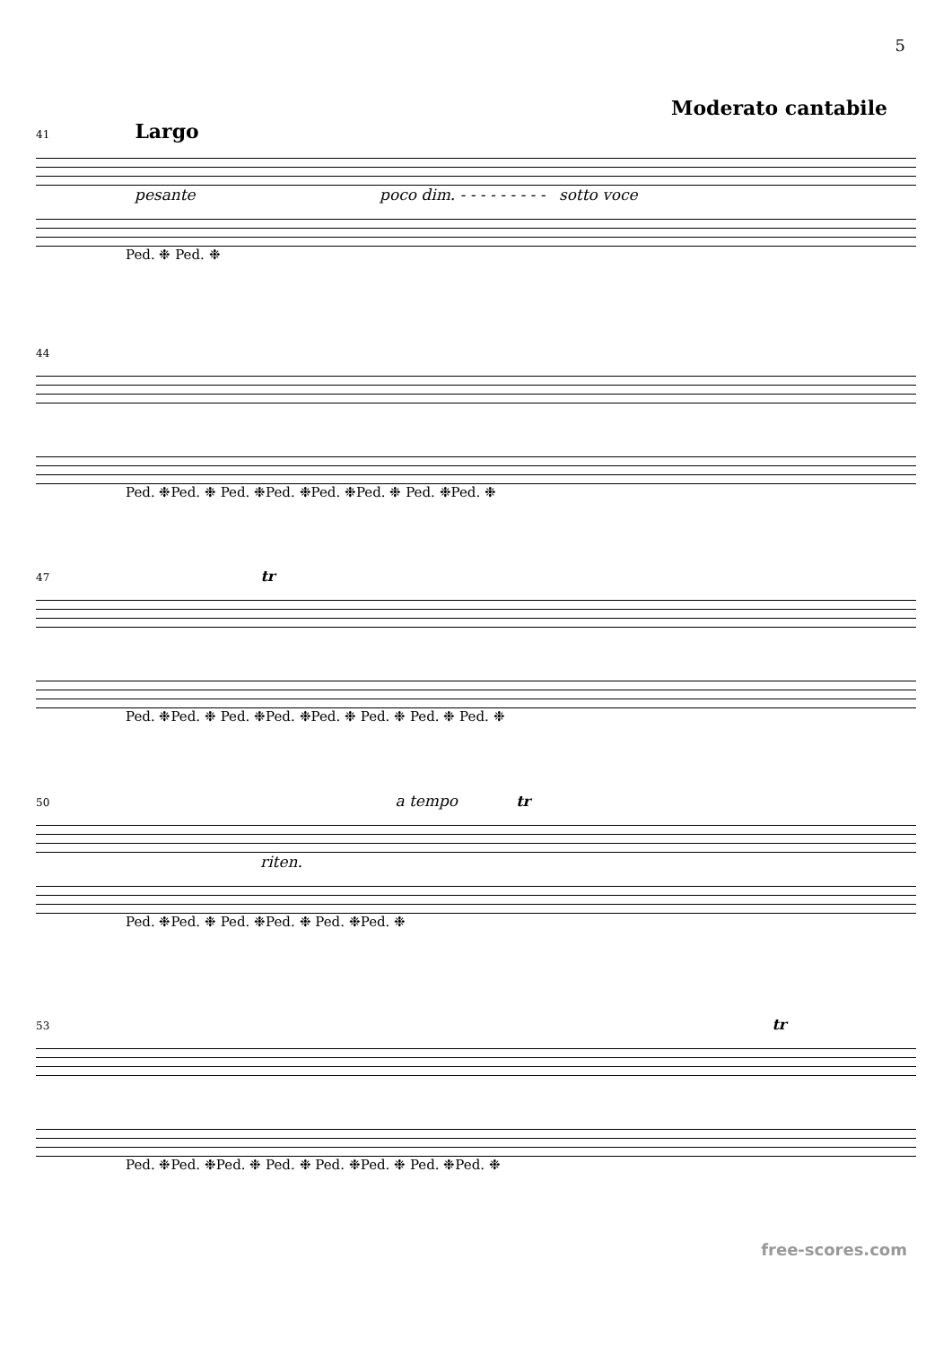5
Moderato cantabile
41 Largo
pesante poco dim. - - - - - - - - - sotto voce
Ped. ❉ Ped. ❉
44
Ped. ❉Ped. ❉ Ped. ❉Ped. ❉Ped. ❉Ped. ❉ Ped. ❉Ped. ❉
47 tr
Ped. ❉Ped. ❉ Ped. ❉Ped. ❉Ped. ❉ Ped. ❉ Ped. ❉ Ped. ❉
50 a tempo tr
riten.
Ped. ❉Ped. ❉ Ped. ❉Ped. ❉ Ped. ❉Ped. ❉
53 tr
Ped. ❉Ped. ❉Ped. ❉ Ped. ❉ Ped. ❉Ped. ❉ Ped. ❉Ped. ❉
free-scores.com